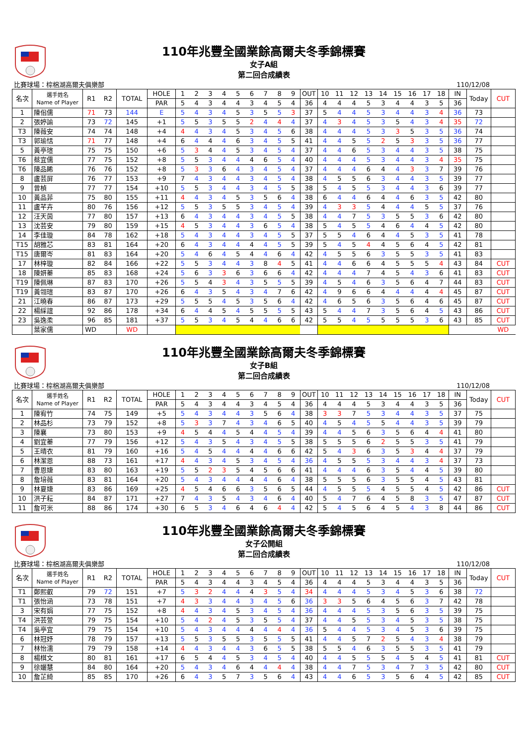110年兆豐全國業餘高爾夫冬季錦標賽
女子A組
第二回合成績表
比賽球場：棕梠湖高爾夫俱樂部 110/12/08
| 名次 | 選手姓名 Name of Player | R1 | R2 | TOTAL | HOLE | 1 | 2 | 3 | 4 | 5 | 6 | 7 | 8 | 9 | OUT | 10 | 11 | 12 | 13 | 14 | 15 | 16 | 17 | 18 | IN | Today | CUT |
| --- | --- | --- | --- | --- | --- | --- | --- | --- | --- | --- | --- | --- | --- | --- | --- | --- | --- | --- | --- | --- | --- | --- | --- | --- | --- | --- | --- |
| | | | | | PAR | 5 | 4 | 3 | 4 | 4 | 3 | 4 | 5 | 4 | 36 | 4 | 4 | 4 | 5 | 3 | 4 | 4 | 3 | 5 | 36 | | |
| 1 | 陳佀儒 | 71 | 73 | 144 | E | 5 | 4 | 3 | 4 | 5 | 3 | 5 | 5 | 3 | 37 | 5 | 4 | 4 | 5 | 3 | 4 | 4 | 3 | 4 | 36 | 73 | |
| 2 | 張婷諭 | 73 | 72 | 145 | +1 | 5 | 5 | 3 | 5 | 5 | 2 | 4 | 4 | 4 | 37 | 4 | 3 | 4 | 5 | 3 | 5 | 4 | 3 | 4 | 35 | 72 | |
| T3 | 陳薇安 | 74 | 74 | 148 | +4 | 4 | 4 | 3 | 4 | 5 | 3 | 4 | 5 | 6 | 38 | 4 | 4 | 4 | 5 | 3 | 3 | 5 | 3 | 5 | 36 | 74 | |
| T3 | 郭瑜恬 | 71 | 77 | 148 | +4 | 6 | 4 | 4 | 4 | 6 | 3 | 4 | 5 | 5 | 41 | 4 | 4 | 5 | 5 | 2 | 5 | 3 | 3 | 5 | 36 | 77 | |
| 5 | 黃亭瑄 | 75 | 75 | 150 | +6 | 5 | 3 | 4 | 4 | 5 | 3 | 4 | 5 | 4 | 37 | 4 | 4 | 6 | 5 | 3 | 4 | 4 | 3 | 5 | 38 | 75 | |
| T6 | 蔡宜儒 | 77 | 75 | 152 | +8 | 5 | 5 | 3 | 4 | 4 | 4 | 6 | 5 | 4 | 40 | 4 | 4 | 4 | 5 | 3 | 4 | 4 | 3 | 4 | 35 | 75 | |
| T6 | 陳品睎 | 76 | 76 | 152 | +8 | 5 | 3 | 3 | 6 | 4 | 3 | 4 | 5 | 4 | 37 | 4 | 4 | 4 | 6 | 4 | 4 | 3 | 3 | 7 | 39 | 76 | |
| 8 | 盧芸屏 | 76 | 77 | 153 | +9 | 7 | 4 | 3 | 4 | 4 | 3 | 4 | 5 | 4 | 38 | 4 | 5 | 5 | 6 | 3 | 4 | 4 | 3 | 5 | 39 | 77 | |
| 9 | 曾楨 | 77 | 77 | 154 | +10 | 5 | 5 | 3 | 4 | 4 | 3 | 4 | 5 | 5 | 38 | 5 | 4 | 5 | 5 | 3 | 4 | 4 | 3 | 6 | 39 | 77 | |
| 10 | 黃品菲 | 75 | 80 | 155 | +11 | 4 | 4 | 3 | 4 | 5 | 3 | 5 | 6 | 4 | 38 | 6 | 4 | 4 | 6 | 4 | 4 | 6 | 3 | 5 | 42 | 80 | |
| 11 | 盧芊卉 | 80 | 76 | 156 | +12 | 5 | 5 | 3 | 5 | 5 | 3 | 4 | 5 | 4 | 39 | 4 | 3 | 3 | 5 | 4 | 4 | 4 | 5 | 5 | 37 | 76 | |
| 12 | 汪天茵 | 77 | 80 | 157 | +13 | 6 | 4 | 3 | 4 | 4 | 3 | 4 | 5 | 5 | 38 | 4 | 4 | 7 | 5 | 3 | 5 | 5 | 3 | 6 | 42 | 80 | |
| 13 | 沈芸安 | 79 | 80 | 159 | +15 | 4 | 5 | 3 | 4 | 4 | 3 | 6 | 5 | 4 | 38 | 5 | 4 | 5 | 5 | 4 | 6 | 4 | 4 | 5 | 42 | 80 | |
| 14 | 李佳璇 | 84 | 78 | 162 | +18 | 5 | 4 | 3 | 4 | 4 | 3 | 4 | 5 | 5 | 37 | 5 | 5 | 4 | 6 | 4 | 4 | 5 | 3 | 5 | 41 | 78 | |
| T15 | 胡雅芯 | 83 | 81 | 164 | +20 | 6 | 4 | 3 | 4 | 4 | 4 | 4 | 5 | 5 | 39 | 5 | 4 | 5 | 4 | 4 | 5 | 6 | 4 | 5 | 42 | 81 | |
| T15 | 唐爾岑 | 81 | 83 | 164 | +20 | 5 | 4 | 6 | 4 | 5 | 4 | 4 | 6 | 4 | 42 | 4 | 5 | 5 | 6 | 3 | 5 | 5 | 3 | 5 | 41 | 83 | |
| 17 | 林梓璇 | 82 | 84 | 166 | +22 | 5 | 5 | 3 | 4 | 4 | 3 | 8 | 4 | 5 | 41 | 4 | 4 | 6 | 6 | 4 | 5 | 5 | 5 | 4 | 43 | 84 | CUT |
| 18 | 陳妍蓁 | 85 | 83 | 168 | +24 | 5 | 6 | 3 | 3 | 6 | 3 | 6 | 6 | 4 | 42 | 4 | 4 | 4 | 7 | 4 | 5 | 4 | 3 | 6 | 41 | 83 | CUT |
| T19 | 陳佩琳 | 87 | 83 | 170 | +26 | 5 | 5 | 4 | 3 | 4 | 3 | 5 | 5 | 5 | 39 | 4 | 5 | 4 | 6 | 3 | 5 | 6 | 4 | 7 | 44 | 83 | CUT |
| T19 | 黃翎瑄 | 83 | 87 | 170 | +26 | 6 | 4 | 3 | 5 | 4 | 3 | 4 | 7 | 6 | 42 | 4 | 9 | 6 | 6 | 4 | 4 | 4 | 4 | 4 | 45 | 87 | CUT |
| 21 | 江曉春 | 86 | 87 | 173 | +29 | 5 | 5 | 5 | 4 | 5 | 3 | 5 | 6 | 4 | 42 | 4 | 6 | 5 | 6 | 3 | 5 | 6 | 4 | 6 | 45 | 87 | CUT |
| 22 | 楊綵誼 | 92 | 86 | 178 | +34 | 6 | 4 | 4 | 5 | 4 | 5 | 5 | 5 | 5 | 43 | 5 | 4 | 4 | 7 | 3 | 5 | 6 | 4 | 5 | 43 | 86 | CUT |
| 23 | 吳逸柔 | 96 | 85 | 181 | +37 | 5 | 5 | 3 | 4 | 5 | 4 | 4 | 6 | 6 | 42 | 5 | 5 | 4 | 5 | 5 | 5 | 5 | 3 | 6 | 43 | 85 | CUT |
| | 葉家儒 | WD | | WD | | | | | | | | | | | | | | | | | | | | | | | WD |
110年兆豐全國業餘高爾夫冬季錦標賽
女子B組
第二回合成績表
比賽球場：棕梠湖高爾夫俱樂部 110/12/08
| 名次 | 選手姓名 Name of Player | R1 | R2 | TOTAL | HOLE | 1 | 2 | 3 | 4 | 5 | 6 | 7 | 8 | 9 | OUT | 10 | 11 | 12 | 13 | 14 | 15 | 16 | 17 | 18 | IN | Today | CUT |
| --- | --- | --- | --- | --- | --- | --- | --- | --- | --- | --- | --- | --- | --- | --- | --- | --- | --- | --- | --- | --- | --- | --- | --- | --- | --- | --- | --- |
| | | | | | PAR | 5 | 4 | 3 | 4 | 4 | 3 | 4 | 5 | 4 | 36 | 4 | 4 | 4 | 5 | 3 | 4 | 4 | 3 | 5 | 36 | | |
| 1 | 陳宥竹 | 74 | 75 | 149 | +5 | 5 | 4 | 3 | 4 | 4 | 3 | 5 | 6 | 4 | 38 | 3 | 3 | 7 | 5 | 3 | 4 | 4 | 3 | 5 | 37 | 75 | |
| 2 | 林品杉 | 73 | 79 | 152 | +8 | 5 | 3 | 3 | 7 | 4 | 3 | 4 | 6 | 5 | 40 | 4 | 5 | 4 | 5 | 5 | 4 | 4 | 3 | 5 | 39 | 79 | |
| 3 | 陳襄 | 73 | 80 | 153 | +9 | 4 | 5 | 4 | 4 | 5 | 4 | 4 | 5 | 4 | 39 | 4 | 4 | 5 | 6 | 3 | 5 | 6 | 4 | 4 | 41 | 80 | |
| 4 | 劉宜蓁 | 77 | 79 | 156 | +12 | 5 | 4 | 3 | 5 | 4 | 3 | 4 | 5 | 5 | 38 | 5 | 5 | 5 | 6 | 2 | 5 | 5 | 3 | 5 | 41 | 79 | |
| 5 | 王晴衣 | 81 | 79 | 160 | +16 | 5 | 4 | 5 | 4 | 4 | 4 | 4 | 6 | 6 | 42 | 5 | 4 | 3 | 6 | 3 | 5 | 3 | 4 | 4 | 37 | 79 | |
| 6 | 林潔恩 | 88 | 73 | 161 | +17 | 4 | 4 | 3 | 4 | 5 | 3 | 4 | 5 | 4 | 36 | 4 | 5 | 5 | 5 | 3 | 4 | 4 | 3 | 4 | 37 | 73 | |
| 7 | 曹恩婕 | 83 | 80 | 163 | +19 | 5 | 5 | 2 | 3 | 5 | 4 | 5 | 6 | 6 | 41 | 4 | 4 | 4 | 6 | 3 | 5 | 4 | 4 | 5 | 39 | 80 | |
| 8 | 詹培薇 | 83 | 81 | 164 | +20 | 5 | 4 | 3 | 4 | 4 | 4 | 4 | 6 | 4 | 38 | 5 | 5 | 5 | 6 | 3 | 5 | 5 | 4 | 5 | 43 | 81 | |
| 9 | 林夏婕 | 83 | 86 | 169 | +25 | 4 | 5 | 4 | 6 | 6 | 3 | 5 | 6 | 5 | 44 | 4 | 5 | 5 | 5 | 4 | 5 | 5 | 4 | 5 | 42 | 86 | CUT |
| 10 | 洪子耘 | 84 | 87 | 171 | +27 | 7 | 4 | 3 | 5 | 4 | 3 | 4 | 6 | 4 | 40 | 5 | 4 | 7 | 6 | 4 | 5 | 8 | 3 | 5 | 47 | 87 | CUT |
| 11 | 詹可米 | 88 | 86 | 174 | +30 | 6 | 5 | 3 | 4 | 6 | 4 | 6 | 4 | 4 | 42 | 5 | 4 | 5 | 6 | 4 | 5 | 4 | 3 | 8 | 44 | 86 | CUT |
110年兆豐全國業餘高爾夫冬季錦標賽
女子公開組
第二回合成績表
比賽球場：棕梠湖高爾夫俱樂部 110/12/08
| 名次 | 選手姓名 Name of Player | R1 | R2 | TOTAL | HOLE | 1 | 2 | 3 | 4 | 5 | 6 | 7 | 8 | 9 | OUT | 10 | 11 | 12 | 13 | 14 | 15 | 16 | 17 | 18 | IN | Today | CUT |
| --- | --- | --- | --- | --- | --- | --- | --- | --- | --- | --- | --- | --- | --- | --- | --- | --- | --- | --- | --- | --- | --- | --- | --- | --- | --- | --- | --- |
| | | | | | PAR | 5 | 4 | 3 | 4 | 4 | 3 | 4 | 5 | 4 | 36 | 4 | 4 | 4 | 5 | 3 | 4 | 4 | 3 | 5 | 36 | | |
| T1 | 鄭熙叡 | 79 | 72 | 151 | +7 | 5 | 3 | 2 | 4 | 4 | 4 | 3 | 5 | 4 | 34 | 4 | 4 | 4 | 5 | 3 | 4 | 5 | 3 | 6 | 38 | 72 | |
| T1 | 張怡涵 | 73 | 78 | 151 | +7 | 4 | 3 | 3 | 4 | 4 | 3 | 4 | 5 | 6 | 36 | 3 | 3 | 5 | 6 | 4 | 5 | 6 | 3 | 7 | 42 | 78 | |
| 3 | 宋有娟 | 77 | 75 | 152 | +8 | 4 | 4 | 3 | 4 | 5 | 3 | 4 | 5 | 4 | 36 | 4 | 4 | 4 | 5 | 3 | 5 | 6 | 3 | 5 | 39 | 75 | |
| T4 | 洪芸萱 | 79 | 75 | 154 | +10 | 5 | 4 | 2 | 4 | 5 | 3 | 5 | 5 | 4 | 37 | 4 | 4 | 5 | 5 | 3 | 4 | 5 | 3 | 5 | 38 | 75 | |
| T4 | 吳亭宜 | 79 | 75 | 154 | +10 | 5 | 4 | 3 | 4 | 4 | 4 | 4 | 4 | 4 | 36 | 5 | 4 | 4 | 5 | 3 | 4 | 5 | 3 | 6 | 39 | 75 | |
| 6 | 林冠妤 | 78 | 79 | 157 | +13 | 5 | 5 | 3 | 5 | 5 | 3 | 5 | 5 | 5 | 41 | 4 | 4 | 5 | 7 | 2 | 5 | 4 | 3 | 4 | 38 | 79 | |
| 7 | 林怡濡 | 79 | 79 | 158 | +14 | 4 | 4 | 3 | 4 | 4 | 3 | 6 | 5 | 5 | 38 | 5 | 5 | 4 | 6 | 3 | 5 | 5 | 3 | 5 | 41 | 79 | |
| 8 | 楊棋文 | 80 | 81 | 161 | +17 | 6 | 5 | 4 | 4 | 5 | 3 | 4 | 5 | 4 | 40 | 4 | 4 | 5 | 5 | 5 | 4 | 5 | 4 | 5 | 41 | 81 | CUT |
| 9 | 徐孋慧 | 84 | 80 | 164 | +20 | 5 | 4 | 3 | 4 | 6 | 4 | 4 | 4 | 4 | 38 | 4 | 4 | 7 | 5 | 3 | 4 | 7 | 3 | 5 | 42 | 80 | CUT |
| 10 | 詹芷綺 | 85 | 85 | 170 | +26 | 6 | 4 | 3 | 5 | 7 | 3 | 5 | 6 | 4 | 43 | 4 | 4 | 6 | 5 | 3 | 5 | 6 | 4 | 5 | 42 | 85 | CUT |